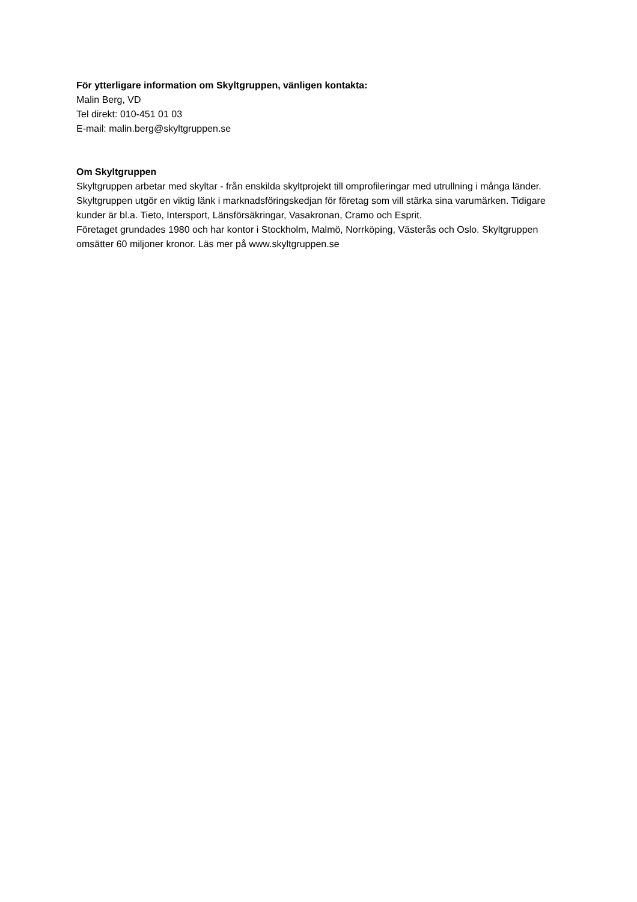För ytterligare information om Skyltgruppen, vänligen kontakta:
Malin Berg, VD
Tel direkt: 010-451 01 03
E-mail: malin.berg@skyltgruppen.se
Om Skyltgruppen
Skyltgruppen arbetar med skyltar - från enskilda skyltprojekt till omprofileringar med utrullning i många länder. Skyltgruppen utgör en viktig länk i marknadsföringskedjan för företag som vill stärka sina varumärken. Tidigare kunder är bl.a. Tieto, Intersport, Länsförsäkringar, Vasakronan, Cramo och Esprit.
Företaget grundades 1980 och har kontor i Stockholm, Malmö, Norrköping, Västerås och Oslo. Skyltgruppen omsätter 60 miljoner kronor. Läs mer på www.skyltgruppen.se